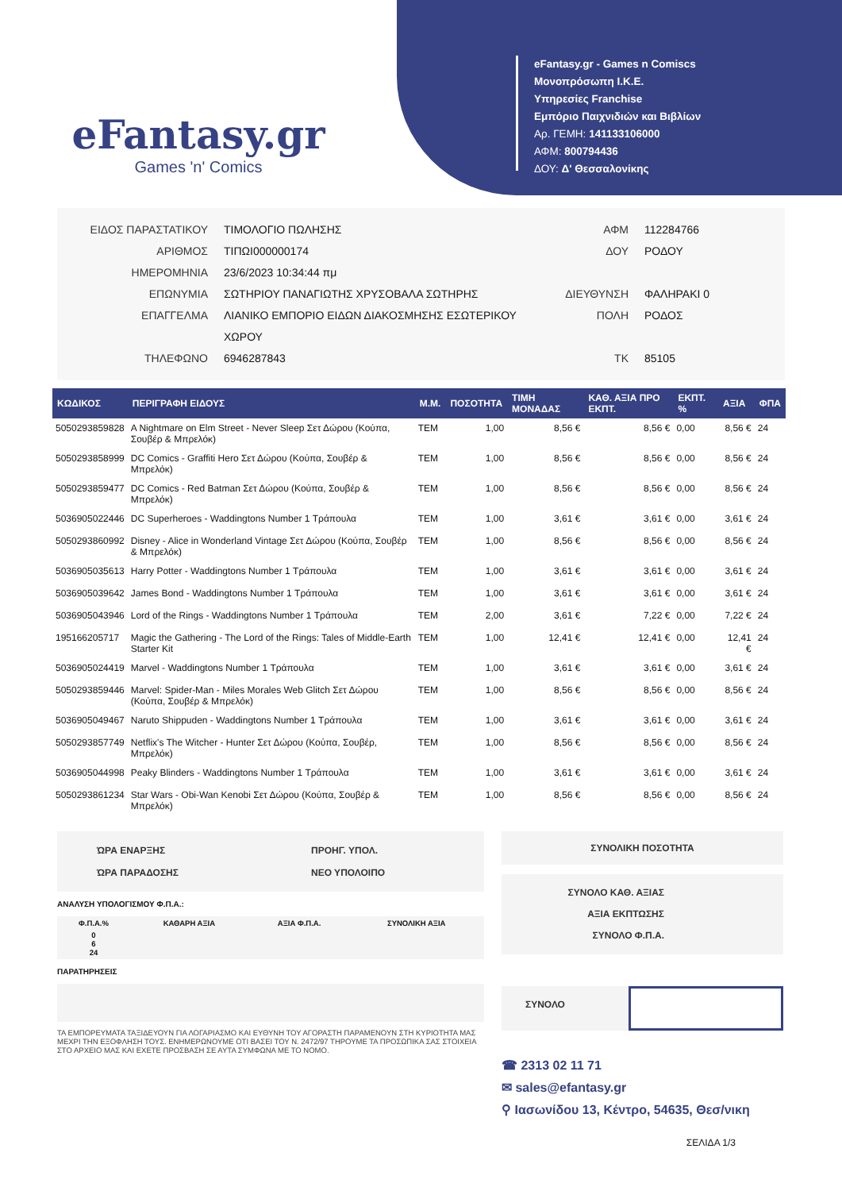eFantasy.gr
Games 'n' Comics
eFantasy.gr - Games n Comiscs
Μονοπρόσωπη Ι.Κ.Ε.
Υπηρεσίες Franchise
Εμπόριο Παιχνιδιών και Βιβλίων
Αρ. ΓΕΜΗ: 141133106000
ΑΦΜ: 800794436
ΔΟΥ: Δ' Θεσσαλονίκης
ΕΙΔΟΣ ΠΑΡΑΣΤΑΤΙΚΟΥ
ΑΡΙΘΜΟΣ
ΗΜΕΡΟΜΗΝΙΑ
ΕΠΩΝΥΜΙΑ
ΕΠΑΓΓΕΛΜΑ
ΤΗΛΕΦΩΝΟ
ΤΙΜΟΛΟΓΙΟ ΠΩΛΗΣΗΣ
ΤΙΠΩΙ000000174
23/6/2023 10:34:44 πμ
ΣΩΤΗΡΙΟΥ ΠΑΝΑΓΙΩΤΗΣ ΧΡΥΣΟΒΑΛΑ ΣΩΤΗΡΗΣ
ΛΙΑΝΙΚΟ ΕΜΠΟΡΙΟ ΕΙΔΩΝ ΔΙΑΚΟΣΜΗΣΗΣ ΕΣΩΤΕΡΙΚΟΥ
ΧΩΡΟΥ
6946287843
ΑΦΜ
ΔΟΥ
ΔΙΕΥΘΥΝΣΗ
ΠΟΛΗ
ΤΚ
112284766
ΡΟΔΟΥ
ΦΑΛΗΡΑΚΙ 0
ΡΟΔΟΣ
85105
| ΚΩΔΙΚΟΣ | ΠΕΡΙΓΡΑΦΗ ΕΙΔΟΥΣ | Μ.Μ. | ΠΟΣΟΤΗΤΑ | ΤΙΜΗ ΜΟΝΑΔΑΣ | ΚΑΘ. ΑΞΙΑ ΠΡΟ ΕΚΠΤ. | ΕΚΠΤ. % | ΑΞΙΑ | ΦΠΑ |
| --- | --- | --- | --- | --- | --- | --- | --- | --- |
| 5050293859828 | A Nightmare on Elm Street - Never Sleep Σετ Δώρου (Κούπα, Σουβέρ & Μπρελόκ) | TEM | 1,00 | 8,56 € | 8,56 € | 0,00 | 8,56 € | 24 |
| 5050293858999 | DC Comics - Graffiti Hero Σετ Δώρου (Κούπα, Σουβέρ & Μπρελόκ) | TEM | 1,00 | 8,56 € | 8,56 € | 0,00 | 8,56 € | 24 |
| 5050293859477 | DC Comics - Red Batman Σετ Δώρου (Κούπα, Σουβέρ & Μπρελόκ) | TEM | 1,00 | 8,56 € | 8,56 € | 0,00 | 8,56 € | 24 |
| 5036905022446 | DC Superheroes - Waddingtons Number 1 Τράπουλα | TEM | 1,00 | 3,61 € | 3,61 € | 0,00 | 3,61 € | 24 |
| 5050293860992 | Disney - Alice in Wonderland Vintage Σετ Δώρου (Κούπα, Σουβέρ & Μπρελόκ) | TEM | 1,00 | 8,56 € | 8,56 € | 0,00 | 8,56 € | 24 |
| 5036905035613 | Harry Potter - Waddingtons Number 1 Τράπουλα | TEM | 1,00 | 3,61 € | 3,61 € | 0,00 | 3,61 € | 24 |
| 5036905039642 | James Bond - Waddingtons Number 1 Τράπουλα | TEM | 1,00 | 3,61 € | 3,61 € | 0,00 | 3,61 € | 24 |
| 5036905043946 | Lord of the Rings - Waddingtons Number 1 Τράπουλα | TEM | 2,00 | 3,61 € | 7,22 € | 0,00 | 7,22 € | 24 |
| 195166205717 | Magic the Gathering - The Lord of the Rings: Tales of Middle-Earth Starter Kit | TEM | 1,00 | 12,41 € | 12,41 € | 0,00 | 12,41 € | 24 |
| 5036905024419 | Marvel - Waddingtons Number 1 Τράπουλα | TEM | 1,00 | 3,61 € | 3,61 € | 0,00 | 3,61 € | 24 |
| 5050293859446 | Marvel: Spider-Man - Miles Morales Web Glitch Σετ Δώρου (Κούπα, Σουβέρ & Μπρελόκ) | TEM | 1,00 | 8,56 € | 8,56 € | 0,00 | 8,56 € | 24 |
| 5036905049467 | Naruto Shippuden - Waddingtons Number 1 Τράπουλα | TEM | 1,00 | 3,61 € | 3,61 € | 0,00 | 3,61 € | 24 |
| 5050293857749 | Netflix's The Witcher - Hunter Σετ Δώρου (Κούπα, Σουβέρ, Μπρελόκ) | TEM | 1,00 | 8,56 € | 8,56 € | 0,00 | 8,56 € | 24 |
| 5036905044998 | Peaky Blinders - Waddingtons Number 1 Τράπουλα | TEM | 1,00 | 3,61 € | 3,61 € | 0,00 | 3,61 € | 24 |
| 5050293861234 | Star Wars - Obi-Wan Kenobi Σετ Δώρου (Κούπα, Σουβέρ & Μπρελόκ) | TEM | 1,00 | 8,56 € | 8,56 € | 0,00 | 8,56 € | 24 |
ΏΡΑ ΕΝΑΡΞΗΣ
ΏΡΑ ΠΑΡΑΔΟΣΗΣ
ΠΡΟΗΓ. ΥΠΟΛ.
ΝΕΟ ΥΠΟΛΟΙΠΟ
ΑΝΑΛΥΣΗ ΥΠΟΛΟΓΙΣΜΟΥ Φ.Π.Α.:
| Φ.Π.Α.% | ΚΑΘΑΡΗ ΑΞΙΑ | ΑΞΙΑ Φ.Π.Α. | ΣΥΝΟΛΙΚΗ ΑΞΙΑ |
| --- | --- | --- | --- |
| 0 6 24 | | | |
ΠΑΡΑΤΗΡΗΣΕΙΣ
ΤΑ ΕΜΠΟΡΕΥΜΑΤΑ ΤΑΞΙΔΕΥΟΥΝ ΓΙΑ ΛΟΓΑΡΙΑΣΜΟ ΚΑΙ ΕΥΘΥΝΗ ΤΟΥ ΑΓΟΡΑΣΤΗ ΠΑΡΑΜΕΝΟΥΝ ΣΤΗ ΚΥΡΙΟΤΗΤΑ ΜΑΣ ΜΕΧΡΙ ΤΗΝ ΕΞΟΦΛΗΣΗ ΤΟΥΣ. ΕΝΗΜΕΡΩΝΟΥΜΕ ΟΤΙ ΒΑΣΕΙ ΤΟΥ Ν. 2472/97 ΤΗΡΟΥΜΕ ΤΑ ΠΡΟΣΩΠΙΚΑ ΣΑΣ ΣΤΟΙΧΕΙΑ ΣΤΟ ΑΡΧΕΙΟ ΜΑΣ ΚΑΙ ΕΧΕΤΕ ΠΡΟΣΒΑΣΗ ΣΕ ΑΥΤΑ ΣΥΜΦΩΝΑ ΜΕ ΤΟ ΝΟΜΟ.
ΣΥΝΟΛΙΚΗ ΠΟΣΟΤΗΤΑ
ΣΥΝΟΛΟ ΚΑΘ. ΑΞΙΑΣ
ΑΞΙΑ ΕΚΠΤΩΣΗΣ
ΣΥΝΟΛΟ Φ.Π.Α.
ΣΥΝΟΛΟ
☎ 2313 02 11 71
✉ sales@efantasy.gr
⚲ Ιασωνίδου 13, Κέντρο, 54635, Θεσ/νικη
ΣΕΛΙΔΑ 1/3